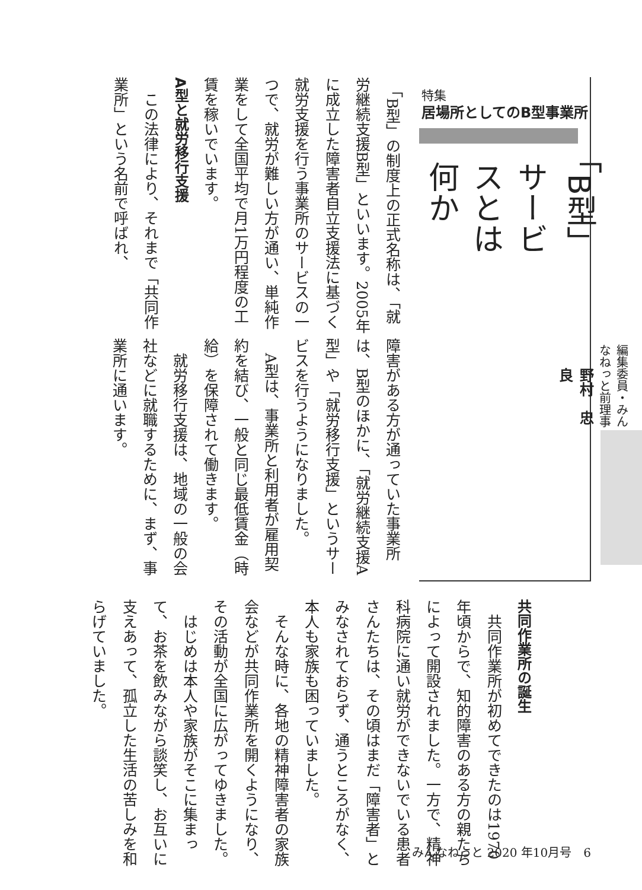特集
居場所としてのB型事業所
「B型」サービスとは何か
編集委員・みんなねっと前理事 野村　忠良
「B型」の制度上の正式名称は、「就労継続支援B型」といいます。2005年に成立した障害者自立支援法に基づく就労支援を行う事業所のサービスの一つで、就労が難しい方が通い、単純作業をして全国平均で月1万円程度の工賃を稼いでいます。
A型と就労移行支援
この法律により、それまで「共同作業所」という名前で呼ばれ、
障害がある方が通っていた事業所は、B型のほかに、「就労継続支援A型」や「就労移行支援」というサービスを行うようになりました。
A型は、事業所と利用者が雇用契約を結び、一般と同じ最低賃金（時給）を保障されて働きます。
就労移行支援は、地域の一般の会社などに就職するために、まず、事業所に通います。
共同作業所の誕生
共同作業所が初めてできたのは1970年頃からで、知的障害のある方の親たちによって開設されました。一方で、精神科病院に通い就労ができないでいる患者さんたちは、その頃はまだ「障害者」とみなされておらず、通うところがなく、本人も家族も困っていました。
そんな時に、各地の精神障害者の家族会などが共同作業所を開くようになり、その活動が全国に広がってゆきました。
はじめは本人や家族がそこに集まって、お茶を飲みながら談笑し、お互いに支えあって、孤立した生活の苦しみを和らげていました。
みんなねっと 2020 年10月号　6